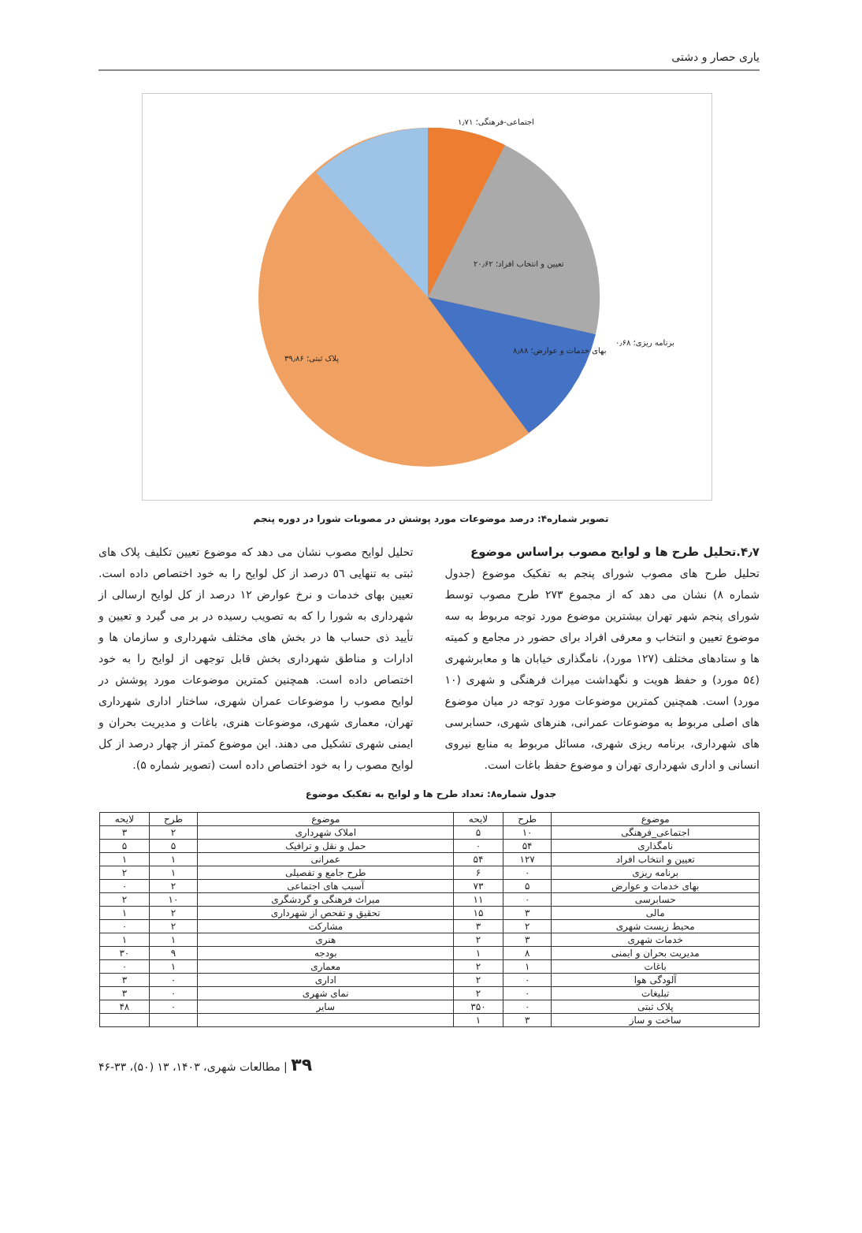یاری حصار و دشتی
تعیین و انتخاب افراد؛ ۲۰٫۶۲
پلاک ثبتی؛ ۳۹٫۸۶
بهای خدمات و عوارض؛ ۸٫۸۸
اجتماعی-فرهنگی؛ ۱٫۷۱
برنامه ریزی؛ ۰٫۶۸
تصویر شماره۴: درصد موضوعات مورد پوشش در مصوبات شورا در دوره پنجم
۴٫۷.تحلیل طرح ها و لوایح مصوب براساس موضوع
تحلیل طرح های مصوب شورای پنجم به تفکیک موضوع (جدول شماره ۸) نشان می دهد که از مجموع ۲۷۳ طرح مصوب توسط شورای پنجم شهر تهران بیشترین موضوع مورد توجه مربوط به سه موضوع تعیین و انتخاب و معرفی افراد برای حضور در مجامع و کمیته ها و ستادهای مختلف (۱۲۷ مورد)، نامگذاری خیابان ها و معابرشهری (۵٤ مورد) و حفظ هویت و نگهداشت میراث فرهنگی و شهری (۱۰ مورد) است. همچنین کمترین موضوعات مورد توجه در میان موضوع های اصلی مربوط به موضوعات عمرانی، هنرهای شهری، حسابرسی های شهرداری، برنامه ریزی شهری، مسائل مربوط به منابع نیروی انسانی و اداری شهرداری تهران و موضوع حفظ باغات است.
تحلیل لوایح مصوب نشان می دهد که موضوع تعیین تکلیف پلاک های ثبتی به تنهایی ٥٦ درصد از کل لوایح را به خود اختصاص داده است. تعیین بهای خدمات و نرخ عوارض ۱۲ درصد از کل لوایح ارسالی از شهرداری به شورا را که به تصویب رسیده در بر می گیرد و تعیین و تأیید ذی حساب ها در بخش های مختلف شهرداری و سازمان ها و ادارات و مناطق شهرداری بخش قابل توجهی از لوایح را به خود اختصاص داده است. همچنین کمترین موضوعات مورد پوشش در لوایح مصوب را موضوعات عمران شهری، ساختار اداری شهرداری تهران، معماری شهری، موضوعات هنری، باغات و مدیریت بحران و ایمنی شهری تشکیل می دهند. این موضوع کمتر از چهار درصد از کل لوایح مصوب را به خود اختصاص داده است (تصویر شماره ۵).
جدول شماره۸: تعداد طرح ها و لوایح به تفکیک موضوع
| موضوع | طرح | لایحه | موضوع | طرح | لایحه |
| --- | --- | --- | --- | --- | --- |
| اجتماعی_فرهنگی | ۱۰ | ۵ | املاک شهرداری | ۲ | ۳ |
| نامگذاری | ۵۴ | ۰ | حمل و نقل و ترافیک | ۵ | ۵ |
| تعیین و انتخاب افراد | ۱۲۷ | ۵۴ | عمرانی | ۱ | ۱ |
| برنامه ریزی | ۰ | ۶ | طرح جامع و تفصیلی | ۱ | ۲ |
| بهای خدمات و عوارض | ۵ | ۷۳ | آسیب های اجتماعی | ۲ | ۰ |
| حسابرسی | ۰ | ۱۱ | میراث فرهنگی و گردشگری | ۱۰ | ۲ |
| مالی | ۳ | ۱۵ | تحقیق و تفحص از شهرداری | ۲ | ۱ |
| محیط زیست شهری | ۲ | ۳ | مشارکت | ۲ | ۰ |
| خدمات شهری | ۳ | ۲ | هنری | ۱ | ۱ |
| مدیریت بحران و ایمنی | ۸ | ۱ | بودجه | ۹ | ۳۰ |
| باغات | ۱ | ۲ | معماری | ۱ | ۰ |
| آلودگی هوا | ۰ | ۲ | اداری | ۰ | ۳ |
| تبلیغات | ۰ | ۲ | نمای شهری | ۰ | ۳ |
| پلاک ثبتی | ۰ | ۳۵۰ | سایر | ۰ | ۴۸ |
| ساخت و ساز | ۳ | ۱ | | | |
۳۹ | مطالعات شهری، ۱۴۰۳، ۱۳ (۵۰)، ۳۳-۴۶